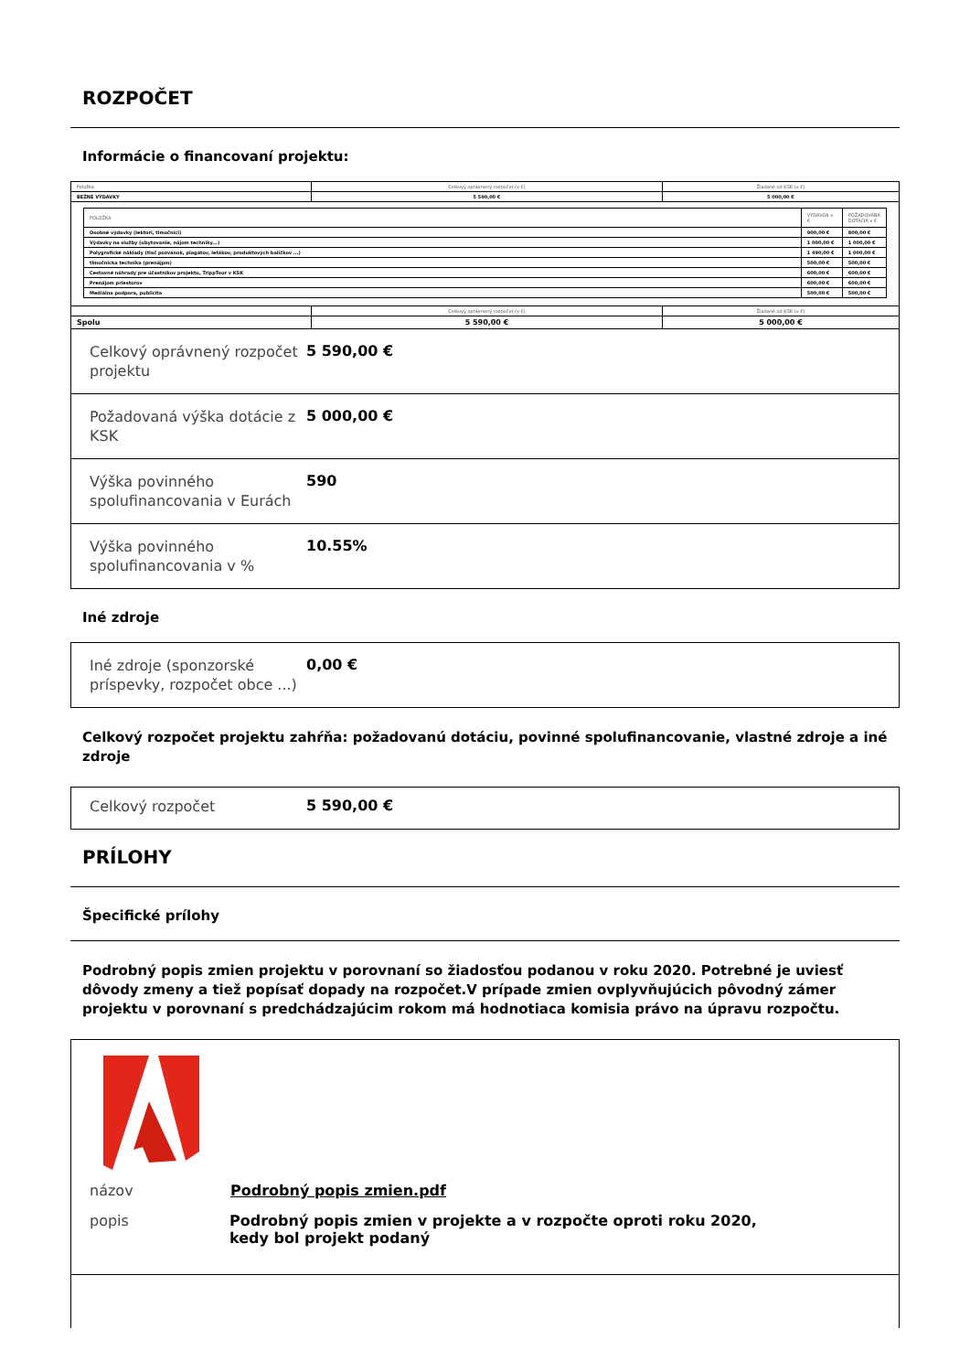ROZPOČET
Informácie o financovaní projektu:
| Položka | Celkový oprávnený rozpočet (v €) | Žiadané od KSK (v €) |
| BEŽNÉ VÝDAVKY | 5 590,00 € | 5 000,00 € |
| / POLOŽKA / VÝDAVOK v € / POŽADOVANÁ DOTÁCIA v € / / Osobné výdavky (lektori, tlmočníci) / 900,00 € / 800,00 € / / Výdavky na služby (ubytovanie, nájom techniky...) / 1 000,00 € / 1 000,00 € / / Polygrafické náklady (tlač pozvánok, plagátov, letákov, produktových balíčkov ...) / 1 490,00 € / 1 000,00 € / / tlmočnícka technika (prenájpm) / 500,00 € / 500,00 € / / Cestovné náhrady pre účastníkov projektu, TrippTour v KSK / 600,00 € / 600,00 € / / Prenájom priestorov / 600,00 € / 600,00 € / / Mediálna podpora, publicita / 500,00 € / 500,00 € / | | |
| | Celkový oprávnený rozpočet (v €) | Žiadané od KSK (v €) |
| Spolu | 5 590,00 € | 5 000,00 € |
Celkový oprávnený rozpočet projektu
5 590,00 €
Požadovaná výška dotácie z KSK
5 000,00 €
Výška povinného spolufinancovania v Eurách
590
Výška povinného spolufinancovania v %
10.55%
Iné zdroje
Iné zdroje (sponzorské príspevky, rozpočet obce ...)
0,00 €
Celkový rozpočet projektu zahŕňa: požadovanú dotáciu, povinné spolufinancovanie, vlastné zdroje a iné zdroje
Celkový rozpočet
5 590,00 €
PRÍLOHY
Špecifické prílohy
Podrobný popis zmien projektu v porovnaní so žiadosťou podanou v roku 2020. Potrebné je uviesť dôvody zmeny a tiež popísať dopady na rozpočet.V prípade zmien ovplyvňujúcich pôvodný zámer projektu v porovnaní s predchádzajúcim rokom má hodnotiaca komisia právo na úpravu rozpočtu.
| názov | Podrobný popis zmien.pdf |
| popis | Podrobný popis zmien v projekte a v rozpočte oproti roku 2020, kedy bol projekt podaný |